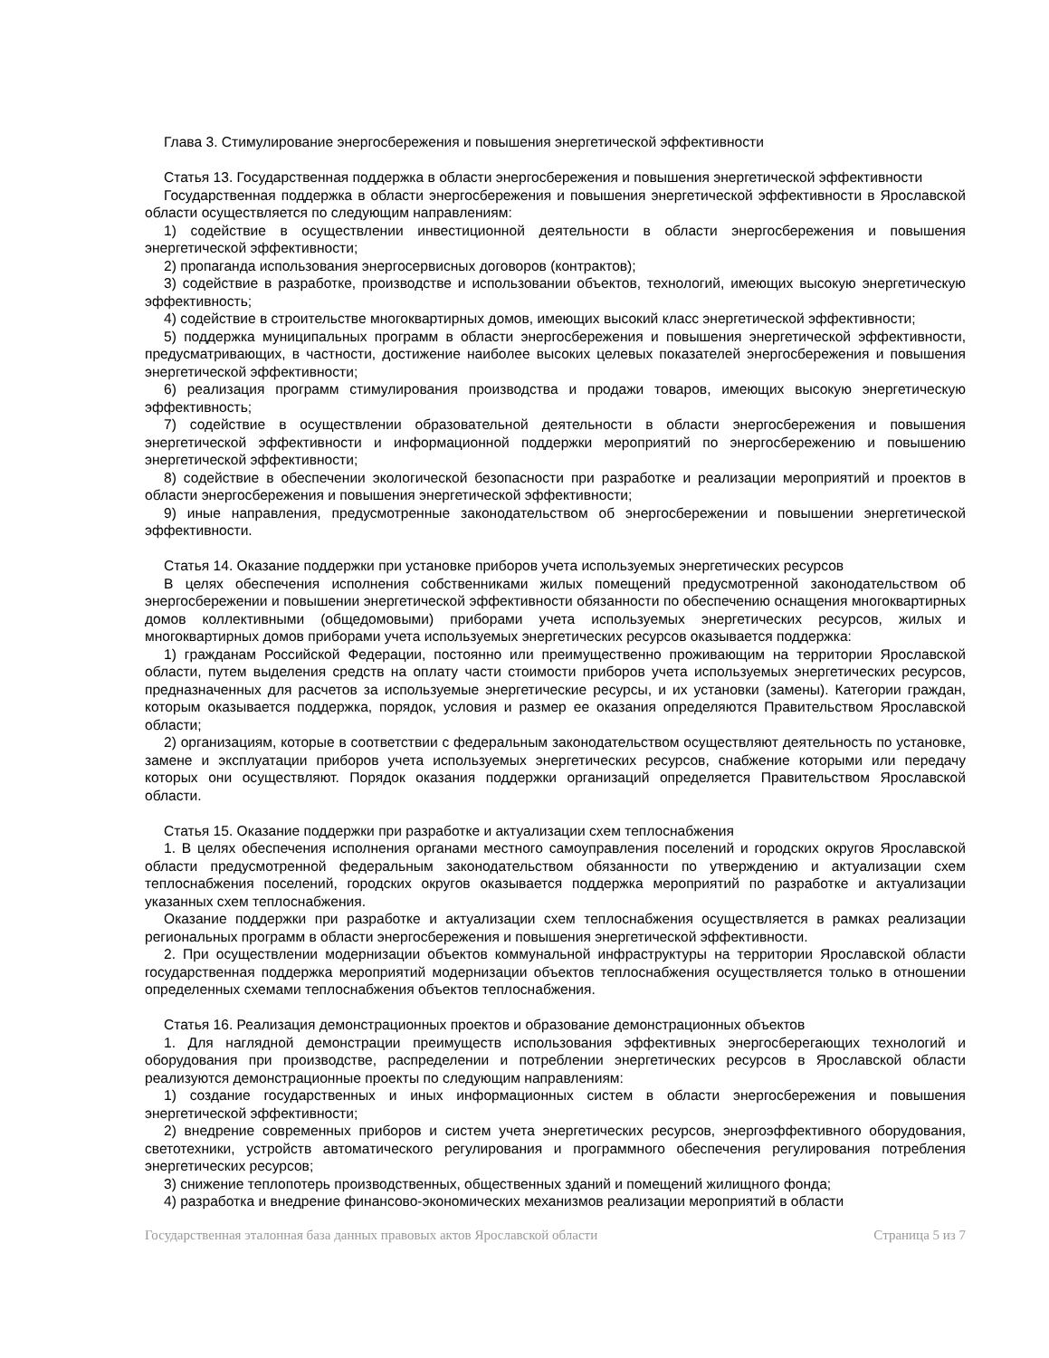Глава 3. Стимулирование энергосбережения и повышения энергетической эффективности
Статья 13. Государственная поддержка в области энергосбережения и повышения энергетической эффективности
Государственная поддержка в области энергосбережения и повышения энергетической эффективности в Ярославской области осуществляется по следующим направлениям:
1) содействие в осуществлении инвестиционной деятельности в области энергосбережения и повышения энергетической эффективности;
2) пропаганда использования энергосервисных договоров (контрактов);
3) содействие в разработке, производстве и использовании объектов, технологий, имеющих высокую энергетическую эффективность;
4) содействие в строительстве многоквартирных домов, имеющих высокий класс энергетической эффективности;
5) поддержка муниципальных программ в области энергосбережения и повышения энергетической эффективности, предусматривающих, в частности, достижение наиболее высоких целевых показателей энергосбережения и повышения энергетической эффективности;
6) реализация программ стимулирования производства и продажи товаров, имеющих высокую энергетическую эффективность;
7) содействие в осуществлении образовательной деятельности в области энергосбережения и повышения энергетической эффективности и информационной поддержки мероприятий по энергосбережению и повышению энергетической эффективности;
8) содействие в обеспечении экологической безопасности при разработке и реализации мероприятий и проектов в области энергосбережения и повышения энергетической эффективности;
9) иные направления, предусмотренные законодательством об энергосбережении и повышении энергетической эффективности.
Статья 14. Оказание поддержки при установке приборов учета используемых энергетических ресурсов
В целях обеспечения исполнения собственниками жилых помещений предусмотренной законодательством об энергосбережении и повышении энергетической эффективности обязанности по обеспечению оснащения многоквартирных домов коллективными (общедомовыми) приборами учета используемых энергетических ресурсов, жилых и многоквартирных домов приборами учета используемых энергетических ресурсов оказывается поддержка:
1) гражданам Российской Федерации, постоянно или преимущественно проживающим на территории Ярославской области, путем выделения средств на оплату части стоимости приборов учета используемых энергетических ресурсов, предназначенных для расчетов за используемые энергетические ресурсы, и их установки (замены). Категории граждан, которым оказывается поддержка, порядок, условия и размер ее оказания определяются Правительством Ярославской области;
2) организациям, которые в соответствии с федеральным законодательством осуществляют деятельность по установке, замене и эксплуатации приборов учета используемых энергетических ресурсов, снабжение которыми или передачу которых они осуществляют. Порядок оказания поддержки организаций определяется Правительством Ярославской области.
Статья 15. Оказание поддержки при разработке и актуализации схем теплоснабжения
1. В целях обеспечения исполнения органами местного самоуправления поселений и городских округов Ярославской области предусмотренной федеральным законодательством обязанности по утверждению и актуализации схем теплоснабжения поселений, городских округов оказывается поддержка мероприятий по разработке и актуализации указанных схем теплоснабжения.
Оказание поддержки при разработке и актуализации схем теплоснабжения осуществляется в рамках реализации региональных программ в области энергосбережения и повышения энергетической эффективности.
2. При осуществлении модернизации объектов коммунальной инфраструктуры на территории Ярославской области государственная поддержка мероприятий модернизации объектов теплоснабжения осуществляется только в отношении определенных схемами теплоснабжения объектов теплоснабжения.
Статья 16. Реализация демонстрационных проектов и образование демонстрационных объектов
1. Для наглядной демонстрации преимуществ использования эффективных энергосберегающих технологий и оборудования при производстве, распределении и потреблении энергетических ресурсов в Ярославской области реализуются демонстрационные проекты по следующим направлениям:
1) создание государственных и иных информационных систем в области энергосбережения и повышения энергетической эффективности;
2) внедрение современных приборов и систем учета энергетических ресурсов, энергоэффективного оборудования, светотехники, устройств автоматического регулирования и программного обеспечения регулирования потребления энергетических ресурсов;
3) снижение теплопотерь производственных, общественных зданий и помещений жилищного фонда;
4) разработка и внедрение финансово-экономических механизмов реализации мероприятий в области
Государственная эталонная база данных правовых актов Ярославской области Страница 5 из 7